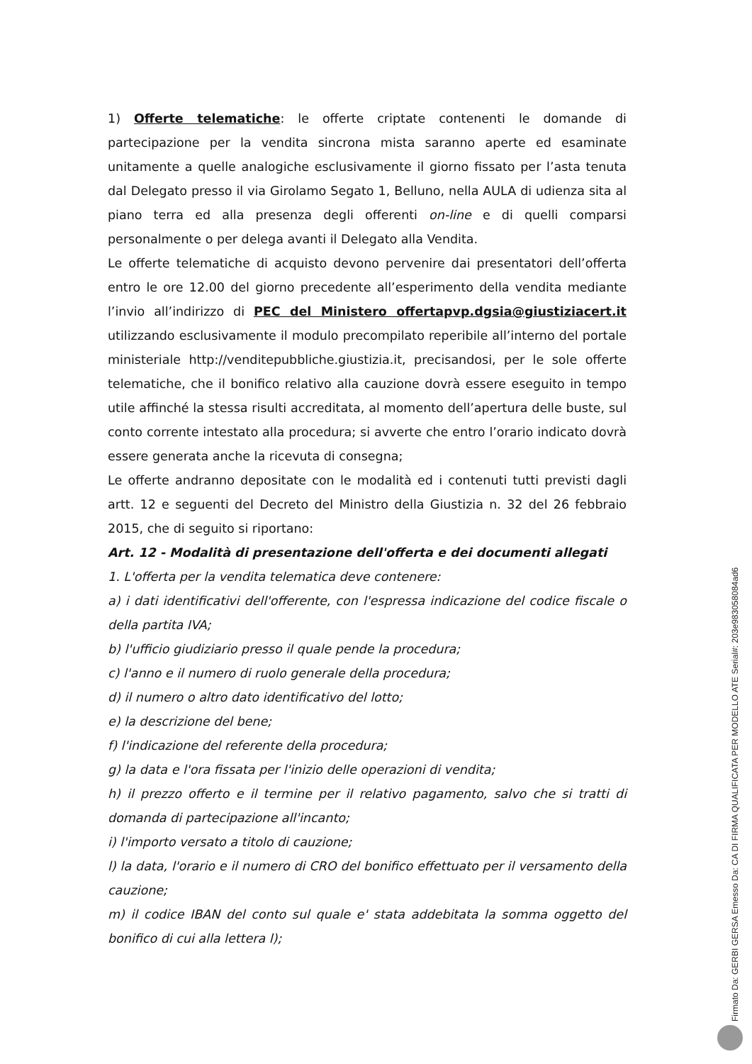1) Offerte telematiche: le offerte criptate contenenti le domande di partecipazione per la vendita sincrona mista saranno aperte ed esaminate unitamente a quelle analogiche esclusivamente il giorno fissato per l’asta tenuta dal Delegato presso il via Girolamo Segato 1, Belluno, nella AULA di udienza sita al piano terra ed alla presenza degli offerenti on-line e di quelli comparsi personalmente o per delega avanti il Delegato alla Vendita.
Le offerte telematiche di acquisto devono pervenire dai presentatori dell’offerta entro le ore 12.00 del giorno precedente all’esperimento della vendita mediante l’invio all’indirizzo di PEC del Ministero offertapvp.dgsia@giustiziacert.it utilizzando esclusivamente il modulo precompilato reperibile all’interno del portale ministeriale http://venditepubbliche.giustizia.it, precisandosi, per le sole offerte telematiche, che il bonifico relativo alla cauzione dovrà essere eseguito in tempo utile affinché la stessa risulti accreditata, al momento dell’apertura delle buste, sul conto corrente intestato alla procedura; si avverte che entro l’orario indicato dovrà essere generata anche la ricevuta di consegna;
Le offerte andranno depositate con le modalità ed i contenuti tutti previsti dagli artt. 12 e seguenti del Decreto del Ministro della Giustizia n. 32 del 26 febbraio 2015, che di seguito si riportano:
Art. 12 - Modalità di presentazione dell'offerta e dei documenti allegati
1. L'offerta per la vendita telematica deve contenere:
a) i dati identificativi dell'offerente, con l'espressa indicazione del codice fiscale o della partita IVA;
b) l'ufficio giudiziario presso il quale pende la procedura;
c) l'anno e il numero di ruolo generale della procedura;
d) il numero o altro dato identificativo del lotto;
e) la descrizione del bene;
f) l'indicazione del referente della procedura;
g) la data e l'ora fissata per l'inizio delle operazioni di vendita;
h) il prezzo offerto e il termine per il relativo pagamento, salvo che si tratti di domanda di partecipazione all'incanto;
i) l'importo versato a titolo di cauzione;
l) la data, l'orario e il numero di CRO del bonifico effettuato per il versamento della cauzione;
m) il codice IBAN del conto sul quale e' stata addebitata la somma oggetto del bonifico di cui alla lettera l);
Firmato Da: GERBI GERSA Emesso Da: CA DI FIRMA QUALIFICATA PER MODELLO ATE Serial#: 203e98305808​4ad6